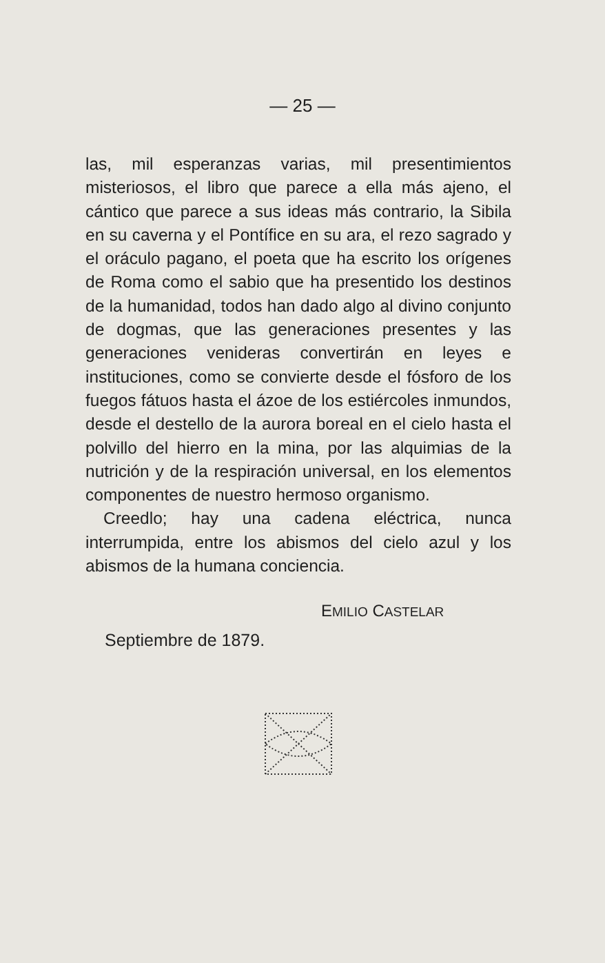— 25 —
las, mil esperanzas varias, mil presentimientos misteriosos, el libro que parece a ella más ajeno, el cántico que parece a sus ideas más contrario, la Sibila en su caverna y el Pontífice en su ara, el rezo sagrado y el oráculo pagano, el poeta que ha escrito los orígenes de Roma como el sabio que ha presentido los destinos de la humanidad, todos han dado algo al divino conjunto de dogmas, que las generaciones presentes y las generaciones venideras convertirán en leyes e instituciones, como se convierte desde el fósforo de los fuegos fátuos hasta el ázoe de los estiércoles inmundos, desde el destello de la aurora boreal en el cielo hasta el polvillo del hierro en la mina, por las alquimias de la nutrición y de la respiración universal, en los elementos componentes de nuestro hermoso organismo.
Creedlo; hay una cadena eléctrica, nunca interrumpida, entre los abismos del cielo azul y los abismos de la humana conciencia.
EMILIO CASTELAR
Septiembre de 1879.